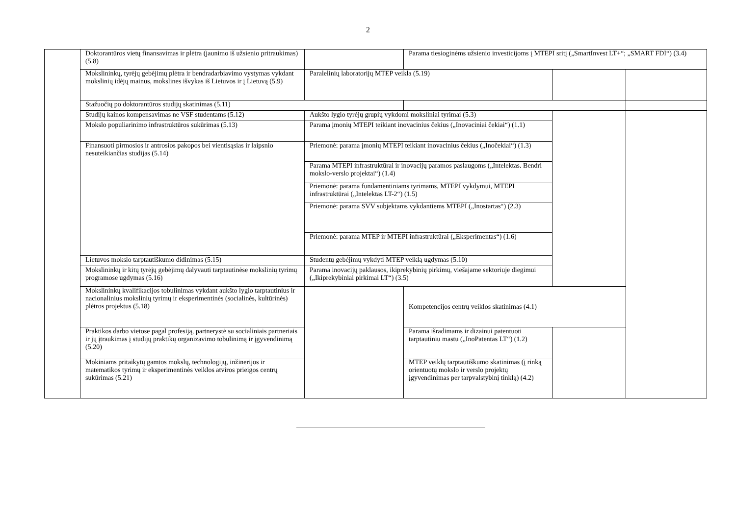2
| | Doktorantūros vietų finansavimas ir plėtra (jaunimo iš užsienio pritraukimas) (5.8) | | Parama tiesioginėms užsienio investicijoms į MTEPI sritį („SmartInvest LT+“; „SMART FDI“) (3.4) | | |
| | Mokslininkų, tyrėjų gebėjimų plėtra ir bendradarbiavimo vystymas vykdant mokslinių idėjų mainus, mokslines išvykas iš Lietuvos ir į Lietuvą (5.9) | Paralelinių laboratorijų MTEP veikla (5.19) | | | |
| | Stažuočių po doktorantūros studijų skatinimas (5.11) | | | | |
| | Studijų kainos kompensavimas ne VSF studentams (5.12) | Aukšto lygio tyrėjų grupių vykdomi moksliniai tyrimai (5.3) | | | |
| | Mokslo populiarinimo infrastruktūros sukūrimas (5.13) | Parama įmonių MTEPI teikiant inovacinius čekius („Inovaciniai čekiai“) (1.1) | | | |
| | Finansuoti pirmosios ir antrosios pakopos bei vientisąsias ir laipsnio nesuteikiančias studijas (5.14) | Priemonė: parama įmonių MTEPI teikiant inovacinius čekius („Inočekiai“) (1.3) | | | |
| | | Parama MTEPI infrastruktūrai ir inovacijų paramos paslaugoms („Intelektas. Bendri mokslo-verslo projektai“) (1.4) | | | |
| | | Priemonė: parama fundamentiniams tyrimams, MTEPI vykdymui, MTEPI infrastruktūrai („Intelektas LT-2“) (1.5) | | | |
| | | Priemonė: parama SVV subjektams vykdantiems MTEPI („Inostartas“) (2.3) | | | |
| | | Priemonė: parama MTEP ir MTEPI infrastruktūrai („Eksperimentas“) (1.6) | | | |
| | Lietuvos mokslo tarptautiškumo didinimas (5.15) | Studentų gebėjimų vykdyti MTEP veiklą ugdymas (5.10) | | | |
| | Mokslininkų ir kitų tyrėjų gebėjimų dalyvauti tarptautinėse mokslinių tyrimų programose ugdymas (5.16) | Parama inovacijų paklausos, ikiprekybinių pirkimų, viešajame sektoriuje diegimui („Ikiprekybiniai pirkimai LT“) (3.5) | | | |
| | Mokslininkų kvalifikacijos tobulinimas vykdant aukšto lygio tarptautinius ir nacionalinius mokslinių tyrimų ir eksperimentinės (socialinės, kultūrinės) plėtros projektus (5.18) | | Kompetencijos centrų veiklos skatinimas (4.1) | | |
| | Praktikos darbo vietose pagal profesiją, partnerystė su socialiniais partneriais ir jų įtraukimas į studijų praktikų organizavimo tobulinimą ir įgyvendinimą (5.20) | | Parama išradimams ir dizainui patentuoti tarptautiniu mastu („InoPatentas LT“) (1.2) | | |
| | Mokiniams pritaikytų gamtos mokslų, technologijų, inžinerijos ir matematikos tyrimų ir eksperimentinės veiklos atviros prieigos centrų sukūrimas (5.21) | | MTEP veiklų tarptautiškumo skatinimas (į rinką orientuotų mokslo ir verslo projektų įgyvendinimas per tarpvalstybinį tinklą) (4.2) | | |